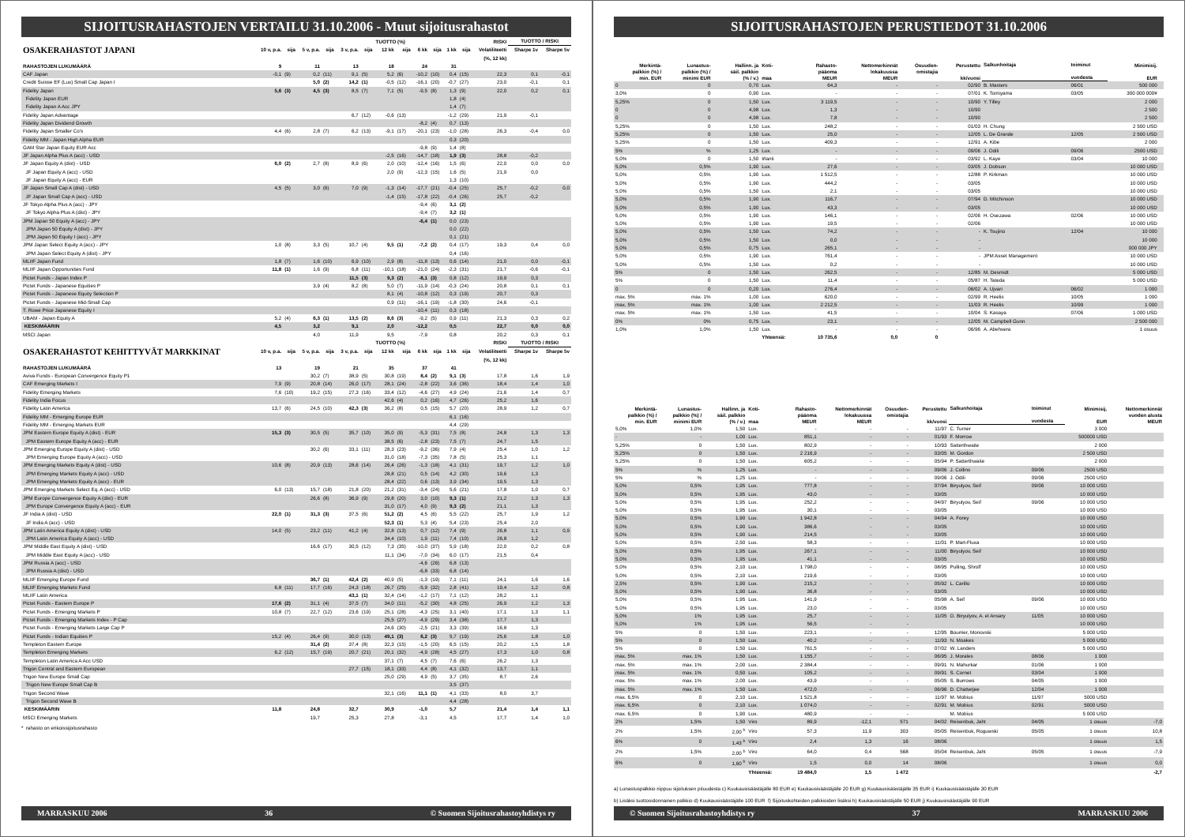SIJOITUSRAHASTOJEN VERTAILU 31.10.2006 - Muut sijoitusrahastot
| | | | | | | | TUOTTO (%) | | | | | | RISKI | TUOTTO / RISKI | |
| --- | --- | --- | --- | --- | --- | --- | --- | --- | --- | --- | --- | --- | --- | --- | --- |
| OSAKERAHASTOT JAPANI | 10 v, p.a. | sija | 5 v, p.a. | sija | 3 v, p.a. | sija | 12 kk | sija | 6 kk | sija | 1 kk | sija | Volatiliteetti | Sharpe 1v | Sharpe 5v |
| | | | | | | | | | | | | | (%, 12 kk) | | |
| RAHASTOJEN LUKUMÄÄRÄ | 9 | | 11 | | 13 | | 18 | | 24 | | 31 | | | | |
| CAF Japan | -0,1 | (9) | 0,2 | (11) | 9,1 | (5) | 5,2 | (6) | -10,2 | (10) | 0,4 | (15) | 22,3 | 0,1 | -0,1 |
| Credit Suisse EF (Lux) Small Cap Japan I | | | 5,0 | (2) | 14,2 | (1) | -0,5 | (12) | -16,1 | (20) | -0,7 | (27) | 23,0 | -0,1 | 0,1 |
| Fidelity Japan | 5,6 | (3) | 4,5 | (3) | 8,5 | (7) | 7,1 | (5) | -9,5 | (8) | 1,3 | (9) | 22,0 | 0,2 | 0,1 |
| Fidelity Japan EUR | | | | | | | | | | | 1,8 | (4) | | | |
| Fidelity Japan A Acc JPY | | | | | | | | | | | 1,4 | (7) | | | |
| Fidelity Japan Advantage | | | | | 6,7 | (12) | -0,6 | (13) | | | -1,2 | (29) | 21,9 | -0,1 | |
| Fidelity Japan Dividend Growth | | | | | | | | | -8,2 | (4) | 0,7 | (13) | | | |
| Fidelity Japan Smaller Co's | 4,4 | (6) | 2,8 | (7) | 6,2 | (13) | -9,1 | (17) | -20,1 | (23) | -1,0 | (28) | 26,3 | -0,4 | 0,0 |
| Fidelity MM - Japan High Alpha EUR | | | | | | | | | | | 0,3 | (20) | | | |
| GAM Star Japan Equity EUR Acc | | | | | | | | | -9,8 | (9) | 1,4 | (8) | | | |
| JF Japan Alpha Plus A (acc) - USD | | | | | | | -2,5 | (16) | -14,7 | (18) | 1,9 | (3) | 28,8 | -0,2 | |
| JF Japan Equity A (dist) - USD | 6,0 | (2) | 2,7 | (8) | 8,9 | (6) | 2,0 | (10) | -12,4 | (16) | 1,5 | (6) | 22,0 | 0,0 | 0,0 |
| JF Japan Equity A (acc) - USD | | | | | | | 2,0 | (9) | -12,3 | (15) | 1,6 | (5) | 21,9 | 0,0 | |
| JF Japan Equity A (acc) - EUR | | | | | | | | | | | 1,3 | (10) | | | |
| JF Japan Small Cap A (dist) - USD | 4,5 | (5) | 3,0 | (6) | 7,0 | (9) | -1,3 | (14) | -17,7 | (21) | -0,4 | (25) | 25,7 | -0,2 | 0,0 |
| JF Japan Small Cap A (acc) - USD | | | | | | | -1,4 | (15) | -17,8 | (22) | -0,4 | (26) | 25,7 | -0,2 | |
| JF Tokyo Alpha Plus A (acc) - JPY | | | | | | | | | -9,4 | (6) | 3,1 | (2) | | | |
| JF Tokyo Alpha Plus A (dist) - JPY | | | | | | | | | -9,4 | (7) | 3,2 | (1) | | | |
| JPM Japan 50 Equity A (acc) - JPY | | | | | | | | | -6,4 | (1) | 0,0 | (23) | | | |
| JPM Japan 50 Equity A (dist) - JPY | | | | | | | | | | | 0,0 | (22) | | | |
| JPM Japan 50 Equity I (acc) - JPY | | | | | | | | | | | 0,1 | (21) | | | |
| JPM Japan Select Equity A (acc) - JPY | 1,0 | (8) | 3,3 | (5) | 10,7 | (4) | 9,5 | (1) | -7,2 | (2) | 0,4 | (17) | 19,3 | 0,4 | 0,0 |
| JPM Japan Select Equity A (dist) - JPY | | | | | | | | | | | 0,4 | (16) | | | |
| MLIIF Japan Fund | 1,8 | (7) | 1,6 | (10) | 6,9 | (10) | 2,9 | (8) | -11,8 | (13) | 0,6 | (14) | 21,0 | 0,0 | -0,1 |
| MLIIF Japan Opportunities Fund | 11,8 | (1) | 1,6 | (9) | 6,8 | (11) | -10,1 | (18) | -21,0 | (24) | -2,3 | (31) | 21,7 | -0,6 | -0,1 |
| Pictet Funds - Japan Index P | | | | | 11,5 | (3) | 9,3 | (2) | -8,1 | (3) | 0,8 | (12) | 19,9 | 0,3 | |
| Pictet Funds - Japanese Equities P | | | 3,9 | (4) | 8,2 | (8) | 5,0 | (7) | -11,9 | (14) | -0,3 | (24) | 20,8 | 0,1 | 0,1 |
| Pictet Funds - Japanese Equity Selection P | | | | | | | 8,1 | (4) | -10,8 | (12) | 0,3 | (19) | 20,7 | 0,3 | |
| Pictet Funds - Japanese Mid-Small Cap | | | | | | | 0,9 | (11) | -16,1 | (19) | -1,8 | (30) | 24,6 | -0,1 | |
| T. Rowe Price Japanese Equity I | | | | | | | | | -10,4 | (11) | 0,3 | (18) | | | |
| UBAM - Japan Equity A | 5,2 | (4) | 6,3 | (1) | 13,5 | (2) | 8,6 | (3) | -9,2 | (5) | 0,9 | (11) | 21,3 | 0,3 | 0,2 |
| KESKIMÄÄRIN | 4,5 | | 3,2 | | 9,1 | | 2,0 | | -12,2 | | 0,5 | | 22,7 | 0,0 | 0,0 |
| MSCI Japan | | | 4,0 | | 11,9 | | 9,5 | | -7,9 | | 0,8 | | 20,2 | 0,3 | 0,1 |
| | | | | | | | TUOTTO (%) | | | | | | RISKI | TUOTTO / RISKI | |
| OSAKERAHASTOT KEHITTYVÄT MARKKINAT | 10 v, p.a. | sija | 5 v, p.a. | sija | 3 v, p.a. | sija | 12 kk | sija | 6 kk | sija | 1 kk | sija | Volatiliteetti | Sharpe 1v | Sharpe 5v |
| | | | | | | | | | | | | | (%, 12 kk) | | |
| RAHASTOJEN LUKUMÄÄRÄ | 13 | | 19 | | 21 | | 35 | | 37 | | 41 | | | | |
| Aviva Funds - European Convergence Equity P1 | | | 30,2 | (7) | 38,9 | (5) | 30,8 | (19) | 8,4 | (2) | 9,1 | (3) | 17,8 | 1,6 | 1,9 |
| CAF Emerging Markets I | 7,9 | (9) | 20,8 | (14) | 26,0 | (17) | 28,1 | (24) | -2,8 | (22) | 3,6 | (36) | 18,4 | 1,4 | 1,0 |
| Fidelity Emerging Markets | 7,6 | (10) | 19,2 | (15) | 27,3 | (16) | 33,4 | (12) | -4,6 | (27) | 4,9 | (24) | 21,6 | 1,4 | 0,7 |
| Fidelity India Focus | | | | | | | 42,6 | (4) | 0,2 | (16) | 4,7 | (26) | 25,2 | 1,6 | |
| Fidelity Latin America | 13,7 | (6) | 24,5 | (10) | 42,3 | (3) | 36,2 | (8) | 0,5 | (15) | 5,7 | (20) | 28,9 | 1,2 | 0,7 |
| Fidelity MM - Emerging Europe EUR | | | | | | | | | | | 6,1 | (16) | | | |
| Fidelity MM - Emerging Markets EUR | | | | | | | | | | | 4,4 | (29) | | | |
| JPM Eastern Europe Equity A (dist) - EUR | 15,3 | (3) | 30,5 | (5) | 35,7 | (10) | 35,0 | (9) | -5,3 | (31) | 7,5 | (8) | 24,8 | 1,3 | 1,3 |
| JPM Eastern Europe Equity A (acc) - EUR | | | | | | | 38,5 | (6) | -2,8 | (23) | 7,5 | (7) | 24,7 | 1,5 | |
| JPM Emerging Europe Equity A (dist) - USD | | | 30,2 | (6) | 33,1 | (11) | 28,3 | (23) | -9,2 | (36) | 7,9 | (4) | 25,4 | 1,0 | 1,2 |
| JPM Emerging Europe Equity A (acc) - USD | | | | | | | 31,0 | (18) | -7,3 | (35) | 7,8 | (5) | 25,3 | 1,1 | |
| JPM Emerging Markets Equity A (dist) - USD | 10,6 | (8) | 20,9 | (13) | 28,6 | (14) | 26,4 | (26) | -1,3 | (18) | 4,1 | (31) | 19,7 | 1,2 | 1,0 |
| JPM Emerging Markets Equity A (acc) - USD | | | | | | | 28,8 | (21) | 0,5 | (14) | 4,2 | (30) | 19,6 | 1,3 | |
| JPM Emerging Markets Equity A (acc) - EUR | | | | | | | 28,4 | (22) | 0,6 | (13) | 3,9 | (34) | 19,5 | 1,3 | |
| JPM Emerging Markets Select Eq. A (acc) - USD | 6,0 | (13) | 15,7 | (18) | 21,8 | (20) | 21,2 | (31) | -3,4 | (24) | 5,6 | (21) | 17,8 | 1,0 | 0,7 |
| JPM Europe Convergence Equity A (dist) - EUR | | | 26,6 | (8) | 36,9 | (9) | 29,8 | (20) | 3,0 | (10) | 9,3 | (1) | 21,2 | 1,3 | 1,3 |
| JPM Europe Convergence Equity A (acc) - EUR | | | | | | | 31,0 | (17) | 4,0 | (9) | 9,3 | (2) | 21,1 | 1,3 | |
| JF India A (dist) - USD | 22,0 | (1) | 31,3 | (3) | 37,5 | (6) | 51,2 | (2) | 4,5 | (6) | 5,5 | (22) | 25,7 | 1,9 | 1,2 |
| JF India A (acc) - USD | | | | | | | 52,3 | (1) | 5,3 | (4) | 5,4 | (23) | 25,4 | 2,0 | |
| JPM Latin America Equity A (dist) - USD | 14,0 | (5) | 23,2 | (11) | 41,2 | (4) | 32,8 | (13) | 0,7 | (12) | 7,4 | (9) | 26,8 | 1,1 | 0,9 |
| JPM Latin America Equity A (acc) - USD | | | | | | | 34,4 | (10) | 1,9 | (11) | 7,4 | (10) | 26,8 | 1,2 | |
| JPM Middle East Equity A (dist) - USD | | | 16,6 | (17) | 30,5 | (12) | 7,3 | (35) | -10,0 | (37) | 5,9 | (18) | 22,0 | 0,2 | 0,8 |
| JPM Middle East Equity A (acc) - USD | | | | | | | 11,1 | (34) | -7,0 | (34) | 6,0 | (17) | 21,5 | 0,4 | |
| JPM Russia A (acc) - USD | | | | | | | | | -4,6 | (26) | 6,8 | (13) | | | |
| JPM Russia A (dist) - USD | | | | | | | | | -6,8 | (33) | 6,8 | (14) | | | |
| MLIIF Emerging Europe Fund | | | 36,7 | (1) | 42,4 | (2) | 40,9 | (5) | -1,3 | (19) | 7,1 | (11) | 24,1 | 1,6 | 1,6 |
| MLIIF Emerging Markets Fund | 6,8 | (11) | 17,7 | (16) | 24,3 | (18) | 26,7 | (25) | -5,9 | (32) | 2,8 | (41) | 19,4 | 1,2 | 0,8 |
| MLIIF Latin America | | | | | 43,1 | (1) | 32,4 | (14) | -1,2 | (17) | 7,1 | (12) | 28,2 | 1,1 | |
| Pictet Funds - Eastern Europe P | 17,6 | (2) | 31,1 | (4) | 37,5 | (7) | 34,0 | (11) | -5,2 | (30) | 4,8 | (25) | 26,9 | 1,2 | 1,3 |
| Pictet Funds - Emerging Markets P | 10,8 | (7) | 22,7 | (12) | 23,6 | (19) | 25,1 | (28) | -4,3 | (25) | 3,1 | (40) | 17,1 | 1,3 | 1,1 |
| Pictet Funds - Emerging Markets Index - P Cap | | | | | | | 25,5 | (27) | -4,9 | (29) | 3,4 | (38) | 17,7 | 1,3 | |
| Pictet Funds - Emerging Markets Large Cap P | | | | | | | 24,6 | (30) | -2,5 | (21) | 3,3 | (39) | 16,8 | 1,3 | |
| Pictet Funds - Indian Equities P | 15,2 | (4) | 26,4 | (9) | 30,0 | (13) | 49,1 | (3) | 6,2 | (3) | 5,7 | (19) | 25,6 | 1,8 | 1,0 |
| Templeton Eastern Europe | | | 31,4 | (2) | 37,4 | (8) | 32,3 | (15) | -1,5 | (20) | 6,5 | (15) | 20,2 | 1,5 | 1,8 |
| Templeton Emerging Markets | 6,2 | (12) | 15,7 | (19) | 20,7 | (21) | 20,1 | (32) | -4,9 | (28) | 4,5 | (27) | 17,3 | 1,0 | 0,8 |
| Templeton Latin America A Acc USD | | | | | | | 37,1 | (7) | 4,5 | (7) | 7,6 | (6) | 26,2 | 1,3 | |
| Trigon Central and Eastern European | | | | | 27,7 | (15) | 18,1 | (33) | 4,4 | (8) | 4,1 | (32) | 13,7 | 1,1 | |
| Trigon New Europe Small Cap | | | | | | | 25,0 | (29) | 4,9 | (5) | 3,7 | (35) | 8,7 | 2,6 | |
| Trigon New Europe Small Cap B | | | | | | | | | | | 3,5 | (37) | | | |
| Trigon Second Wave | | | | | | | 32,1 | (16) | 11,1 | (1) | 4,1 | (33) | 8,0 | 3,7 | |
| Trigon Second Wave B | | | | | | | | | | | 4,4 | (28) | | | |
| KESKIMÄÄRIN | 11,8 | | 24,8 | | 32,7 | | 30,9 | | -1,0 | | 5,7 | | 21,4 | 1,4 | 1,1 |
| MSCI Emerging Markets | | | 19,7 | | 25,3 | | 27,8 | | -3,1 | | 4,5 | | 17,7 | 1,4 | 1,0 |
* rahasto on erikoissijoitusrahasto
MARRASKUU 2006 36 © Suomen Sijoitusrahastoyhdistys ry
SIJOITUSRAHASTOJEN PERUSTIEDOT 31.10.2006
| Merkintä- palkkio (%) / min. EUR | Lunastus- palkkio (%) / minimi EUR | Hallinn. ja säil. palkkio (% / v.) | Koti- maa | Rahasto- pääoma MEUR | Nettomerkinnät lokakuussa MEUR | Osuuden- omistajia | Perustettu kk/vuosi | Salkunhoitaja | toiminut vuodesta | Minimisij. EUR | |
| --- | --- | --- | --- | --- | --- | --- | --- | --- | --- | --- | --- |
| 0 | 0 | 0,70 | Lux. | 64,3 | - | - | 02/90 | B. Masters | 06/01 | 500 000 | |
| 3,0% | 0 | 0,90 | Lux. | - | - | - | 07/01 | K. Tomiyama | 03/05 | 300 000 000¥ | |
| 5,25% | 0 | 1,50 | Lux. | 3 119,5 | - | - | 10/90 | Y. Tilley | | 2 000 | |
| 0 | 0 | 4,98 | Lux. | 1,3 | - | - | 10/90 | | | 2 500 | |
| 0 | 0 | 4,98 | Lux. | 7,8 | - | - | 10/90 | | | 2 500 | |
| 5,25% | 0 | 1,50 | Lux. | 248,2 | - | - | 01/03 | H. Chung | | 2 500 USD | |
| 5,25% | 0 | 1,50 | Lux. | 25,0 | - | - | 12/05 | L. De Grande | 12/05 | 2 500 USD | |
| 5,25% | 0 | 1,50 | Lux. | 409,3 | - | - | 12/91 | A. Kibe | | 2 000 | |
| 5% | % | 1,25 | Lux. | - | - | - | 09/06 | J. Odili | 09/06 | 2500 USD | |
| 5,0% | 0 | 1,50 | Irlanti | - | - | - | 03/92 | L. Kaye | 03/04 | 10 000 | |
| 5,0% | 0,5% | 1,90 | Lux. | 27,6 | - | - | 03/05 | J. Dobson | | 10 000 USD | |
| 5,0% | 0,5% | 1,90 | Lux. | 1 512,5 | - | - | 12/88 | P. Kirkman | | 10 000 USD | |
| 5,0% | 0,5% | 1,90 | Lux. | 444,2 | - | - | 03/05 | | | 10 000 USD | |
| 5,0% | 0,5% | 1,50 | Lux. | 2,1 | - | - | 03/05 | | | 10 000 USD | |
| 5,0% | 0,5% | 1,90 | Lux. | 116,7 | - | - | 07/94 | D. Mitchinson | | 10 000 USD | |
| 5,0% | 0,5% | 1,90 | Lux. | 43,3 | - | - | 03/05 | | | 10 000 USD | |
| 5,0% | 0,5% | 1,90 | Lux. | 146,1 | - | - | 02/06 | H. Osezawa | 02/06 | 10 000 USD | |
| 5,0% | 0,5% | 1,90 | Lux. | 19,5 | - | - | 02/06 | | | 10 000 USD | |
| 5,0% | 0,5% | 1,50 | Lux. | 74,2 | - | - | - | K. Tsujino | 12/04 | 10 000 | |
| 5,0% | 0,5% | 1,50 | Lux. | 0,0 | - | - | - | | | 10 000 | |
| 5,0% | 0,5% | 0,75 | Lux. | 265,1 | - | - | - | | | 000 000 JPY | |
| 5,0% | 0,5% | 1,90 | Lux. | 761,4 | - | - | - | JPM Asset Management | | 10 000 USD | |
| 5,0% | 0,5% | 1,50 | Lux. | 0,2 | - | - | - | | | 10 000 USD | |
| 5% | 0 | 1,50 | Lux. | 262,5 | - | - | 12/85 | M. Desmidt | | 5 000 USD | |
| 5% | 0 | 1,50 | Lux. | 11,4 | - | - | 05/87 | H. Tateda | | 5 000 USD | |
| 0 | 0 | 0,20 | Lux. | 276,4 | - | - | 06/02 | A. Ujvari | 06/02 | 1 000 | |
| max. 5% | max. 1% | 1,00 | Lux. | 620,0 | - | - | 02/99 | R. Heelis | 10/05 | 1 000 | |
| max. 5% | max. 1% | 1,00 | Lux. | 2 212,5 | - | - | 11/03 | R. Heelis | 10/99 | 1 000 | |
| max. 5% | max. 1% | 1,50 | Lux. | 41,5 | - | - | 10/04 | S. Kasaya | 07/06 | 1 000 USD | |
| 0% | 0% | 0,75 | Lux. | 23,1 | - | - | 12/05 | M. Campbell Gunn | | 2 500 000 | |
| 1,0% | 1,0% | 1,50 | Lux. | - | - | - | 06/96 | A. Abehsera | | 1 osuus | |
| | | | Yhteensä: | 10 735,6 | 0,0 | 0 | | | | | |
| Merkintä- palkkio (%) / min. EUR | Lunastus- palkkio (%) / minimi EUR | Hallinn. ja säil. palkkio (% / v.) | Koti- maa | Rahasto- pääoma MEUR | Nettomerkinnät lokakuussa MEUR | Osuuden- omistajia | Perustettu kk/vuosi | Salkunhoitaja | toiminut vuodesta | Minimisij. EUR | Nettomerkinnät vuoden alusta MEUR |
| --- | --- | --- | --- | --- | --- | --- | --- | --- | --- | --- | --- |
| 5,0% | 1,0% | 1,50 | Lux. | - | - | - | 11/97 | C. Turner | | 3 000 | |
| - | - | 1,00 | Lux. | 851,1 | - | - | 01/93 | F. Morrow | | 500000 USD | |
| 5,25% | 0 | 1,50 | Lux. | 802,9 | - | - | 10/93 | Satterthwaite | | 2 000 | |
| 5,25% | 0 | 1,50 | Lux. | 2 216,9 | - | - | 03/05 | M. Gordon | | 2 500 USD | |
| 5,25% | 0 | 1,50 | Lux. | 605,2 | - | - | 05/94 | P. Satterthwaite | | 2 000 | |
| 5% | % | 1,25 | Lux. | - | - | - | 09/06 | J. Collins | 09/06 | 2500 USD | |
| 5% | % | 1,25 | Lux. | - | - | - | 09/06 | J. Odili | 09/06 | 2500 USD | |
| 5,0% | 0,5% | 1,95 | Lux. | 777,8 | - | - | 07/94 | Biryulyov, Seif | 09/06 | 10 000 USD | |
| 5,0% | 0,5% | 1,95 | Lux. | 43,0 | - | - | 03/05 | | | 10 000 USD | |
| 5,0% | 0,5% | 1,95 | Lux. | 252,2 | - | - | 04/97 | Biryulyov, Seif | 09/06 | 10 000 USD | |
| 5,0% | 0,5% | 1,95 | Lux. | 30,1 | - | - | 03/05 | | | 10 000 USD | |
| 5,0% | 0,5% | 1,90 | Lux. | 1 942,8 | - | - | 04/94 | A. Forey | | 10 000 USD | |
| 5,0% | 0,5% | 1,90 | Lux. | 386,6 | - | - | 03/05 | | | 10 000 USD | |
| 5,0% | 0,5% | 1,90 | Lux. | 214,5 | - | - | 03/05 | | | 10 000 USD | |
| 5,0% | 0,5% | 2,50 | Lux. | 58,3 | - | - | 11/01 | P. Mart-Fluxa | | 10 000 USD | |
| 5,0% | 0,5% | 1,95 | Lux. | 267,1 | - | - | 11/00 | Biryulyov, Seif | | 10 000 USD | |
| 5,0% | 0,5% | 1,95 | Lux. | 41,1 | - | - | 03/05 | | | 10 000 USD | |
| 5,0% | 0,5% | 2,10 | Lux. | 1 798,0 | - | - | 08/95 | Pulling, Shroff | | 10 000 USD | |
| 5,0% | 0,5% | 2,10 | Lux. | 219,6 | - | - | 03/05 | | | 10 000 USD | |
| 2,5% | 0,5% | 1,90 | Lux. | 215,2 | - | - | 05/92 | L. Carillo | | 10 000 USD | |
| 5,0% | 0,5% | 1,90 | Lux. | 36,8 | - | - | 03/05 | | | 10 000 USD | |
| 5,0% | 0,5% | 1,95 | Lux. | 141,9 | - | - | 05/98 | A. Seif | 09/06 | 10 000 USD | |
| 5,0% | 0,5% | 1,95 | Lux. | 23,0 | - | - | 03/05 | | | 10 000 USD | |
| 5,0% | 1% | 1,95 | Lux. | 25,7 | - | - | 11/05 | O. Biryulyov, A. el Ansary | 11/05 | 10 000 USD | |
| 5,0% | 1% | 1,95 | Lux. | 56,5 | - | - | | | | 10 000 USD | |
| 5% | 0 | 1,50 | Lux. | 223,1 | - | - | 12/95 | Bourrier, Monovski | | 5 000 USD | |
| 5% | 0 | 1,50 | Lux. | 40,2 | - | - | 11/93 | N. Moakes | | 5 000 USD | |
| 5% | 0 | 1,50 | Lux. | 761,5 | - | - | 07/02 | W. Landers | | 5 000 USD | |
| max. 5% | max. 1% | 1,50 | Lux. | 1 155,7 | - | - | 06/95 | J. Morales | 08/06 | 1 000 | |
| max. 5% | max. 1% | 2,00 | Lux. | 2 384,4 | - | - | 09/91 | N. Mahurkar | 01/06 | 1 000 | |
| max. 5% | max. 1% | 0,50 | Lux. | 105,2 | - | - | 09/91 | S. Cornet | 03/04 | 1 000 | |
| max. 5% | max. 1% | 2,00 | Lux. | 43,9 | - | - | 05/05 | S. Burrows | 04/05 | 1 000 | |
| max. 5% | max. 1% | 1,50 | Lux. | 472,0 | - | - | 06/96 | D. Chatterjee | 12/04 | 1 000 | |
| max. 6,5% | 0 | 2,10 | Lux. | 1 521,8 | - | - | 11/97 | M. Mobius | 11/97 | 5000 USD | |
| max. 6,5% | 0 | 2,10 | Lux. | 1 074,0 | - | - | 02/91 | M. Mobius | 02/91 | 5000 USD | |
| max. 6,5% | 0 | 1,90 | Lux. | 480,9 | - | - | | M. Mobius | | 5 000 USD | |
| 2% | 1,5% | 1,50 | Viro | 89,9 | -12,1 | 571 | 04/02 | Reisenbuk, Jaht | 04/05 | 1 osuus | -7,0 |
| 2% | 1,5% | 2,00 <sup>b</sup> | Viro | 57,3 | 11,9 | 303 | 05/05 | Reisenbuk, Roguwski | 05/05 | 1 osuus | 10,8 |
| 6% | 0 | 1,43 <sup>b</sup> | Viro | 2,4 | 1,3 | 16 | 08/06 | | | 1 osuus | 1,5 |
| 2% | 1,5% | 2,00 <sup>b</sup> | Viro | 64,0 | 0,4 | 568 | 05/04 | Reisenbuk, Jaht | 05/05 | 1 osuus | -7,9 |
| 6% | 0 | 1,60 <sup>b</sup> | Viro | 1,5 | 0,0 | 14 | 08/06 | | | 1 osuus | 0,0 |
| | | | Yhteensä: | 19 484,0 | 1,5 | 1 472 | | | | | -2,7 |
a) Lunastuspalkkio riippuu sijoituksen pituudesta c) Kuukausisäästäjälle 80 EUR e) Kuukausisäästäjälle 20 EUR g) Kuukausisäästäjälle 35 EUR i) Kuukausisäästäjälle 30 EUR
b) Lisäksi tuottosidonnainen palkkio d) Kuukausisäästäjälle 100 EUR f) Sijoituskohteiden palkkioiden lisäksi h) Kuukausisäästäjälle 50 EUR j) Kuukausisäästäjälle 90 EUR
© Suomen Sijoitusrahastoyhdistys ry 37 MARRASKUU 2006